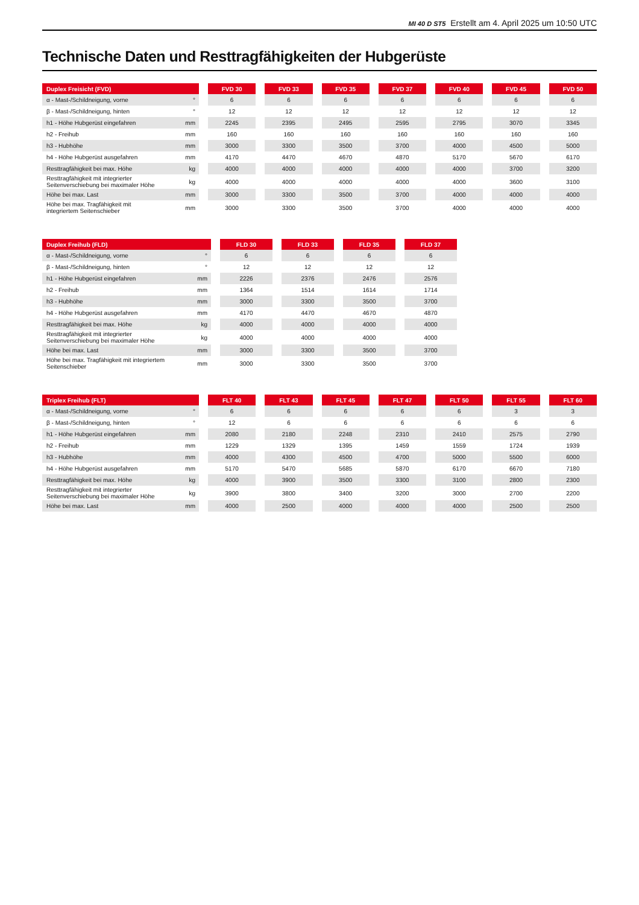MI 40 D ST5 Erstellt am 4. April 2025 um 10:50 UTC
Technische Daten und Resttragfähigkeiten der Hubgerüste
| Duplex Freisicht (FVD) | | | FVD 30 | | FVD 33 | | FVD 35 | | FVD 37 | | FVD 40 | | FVD 45 | | FVD 50 |
| --- | --- | --- | --- | --- | --- | --- | --- | --- | --- | --- | --- | --- | --- | --- | --- |
| α - Mast-/Schildneigung, vorne | ° | | 6 | | 6 | | 6 | | 6 | | 6 | | 6 | | 6 |
| β - Mast-/Schildneigung, hinten | ° | | 12 | | 12 | | 12 | | 12 | | 12 | | 12 | | 12 |
| h1 - Höhe Hubgerüst eingefahren | mm | | 2245 | | 2395 | | 2495 | | 2595 | | 2795 | | 3070 | | 3345 |
| h2 - Freihub | mm | | 160 | | 160 | | 160 | | 160 | | 160 | | 160 | | 160 |
| h3 - Hubhöhe | mm | | 3000 | | 3300 | | 3500 | | 3700 | | 4000 | | 4500 | | 5000 |
| h4 - Höhe Hubgerüst ausgefahren | mm | | 4170 | | 4470 | | 4670 | | 4870 | | 5170 | | 5670 | | 6170 |
| Resttragfähigkeit bei max. Höhe | kg | | 4000 | | 4000 | | 4000 | | 4000 | | 4000 | | 3700 | | 3200 |
| Resttragfähigkeit mit integrierter Seitenverschiebung bei maximaler Höhe | kg | | 4000 | | 4000 | | 4000 | | 4000 | | 4000 | | 3600 | | 3100 |
| Höhe bei max. Last | mm | | 3000 | | 3300 | | 3500 | | 3700 | | 4000 | | 4000 | | 4000 |
| Höhe bei max. Tragfähigkeit mit integriertem Seitenschieber | mm | | 3000 | | 3300 | | 3500 | | 3700 | | 4000 | | 4000 | | 4000 |
| Duplex Freihub (FLD) | | | FLD 30 | | FLD 33 | | FLD 35 | | FLD 37 |
| --- | --- | --- | --- | --- | --- | --- | --- | --- | --- |
| α - Mast-/Schildneigung, vorne | ° | | 6 | | 6 | | 6 | | 6 |
| β - Mast-/Schildneigung, hinten | ° | | 12 | | 12 | | 12 | | 12 |
| h1 - Höhe Hubgerüst eingefahren | mm | | 2226 | | 2376 | | 2476 | | 2576 |
| h2 - Freihub | mm | | 1364 | | 1514 | | 1614 | | 1714 |
| h3 - Hubhöhe | mm | | 3000 | | 3300 | | 3500 | | 3700 |
| h4 - Höhe Hubgerüst ausgefahren | mm | | 4170 | | 4470 | | 4670 | | 4870 |
| Resttragfähigkeit bei max. Höhe | kg | | 4000 | | 4000 | | 4000 | | 4000 |
| Resttragfähigkeit mit integrierter Seitenverschiebung bei maximaler Höhe | kg | | 4000 | | 4000 | | 4000 | | 4000 |
| Höhe bei max. Last | mm | | 3000 | | 3300 | | 3500 | | 3700 |
| Höhe bei max. Tragfähigkeit mit integriertem Seitenschieber | mm | | 3000 | | 3300 | | 3500 | | 3700 |
| Triplex Freihub (FLT) | | | FLT 40 | | FLT 43 | | FLT 45 | | FLT 47 | | FLT 50 | | FLT 55 | | FLT 60 |
| --- | --- | --- | --- | --- | --- | --- | --- | --- | --- | --- | --- | --- | --- | --- | --- |
| α - Mast-/Schildneigung, vorne | ° | | 6 | | 6 | | 6 | | 6 | | 6 | | 3 | | 3 |
| β - Mast-/Schildneigung, hinten | ° | | 12 | | 6 | | 6 | | 6 | | 6 | | 6 | | 6 |
| h1 - Höhe Hubgerüst eingefahren | mm | | 2080 | | 2180 | | 2248 | | 2310 | | 2410 | | 2575 | | 2790 |
| h2 - Freihub | mm | | 1229 | | 1329 | | 1395 | | 1459 | | 1559 | | 1724 | | 1939 |
| h3 - Hubhöhe | mm | | 4000 | | 4300 | | 4500 | | 4700 | | 5000 | | 5500 | | 6000 |
| h4 - Höhe Hubgerüst ausgefahren | mm | | 5170 | | 5470 | | 5685 | | 5870 | | 6170 | | 6670 | | 7180 |
| Resttragfähigkeit bei max. Höhe | kg | | 4000 | | 3900 | | 3500 | | 3300 | | 3100 | | 2800 | | 2300 |
| Resttragfähigkeit mit integrierter Seitenverschiebung bei maximaler Höhe | kg | | 3900 | | 3800 | | 3400 | | 3200 | | 3000 | | 2700 | | 2200 |
| Höhe bei max. Last | mm | | 4000 | | 2500 | | 4000 | | 4000 | | 4000 | | 2500 | | 2500 |